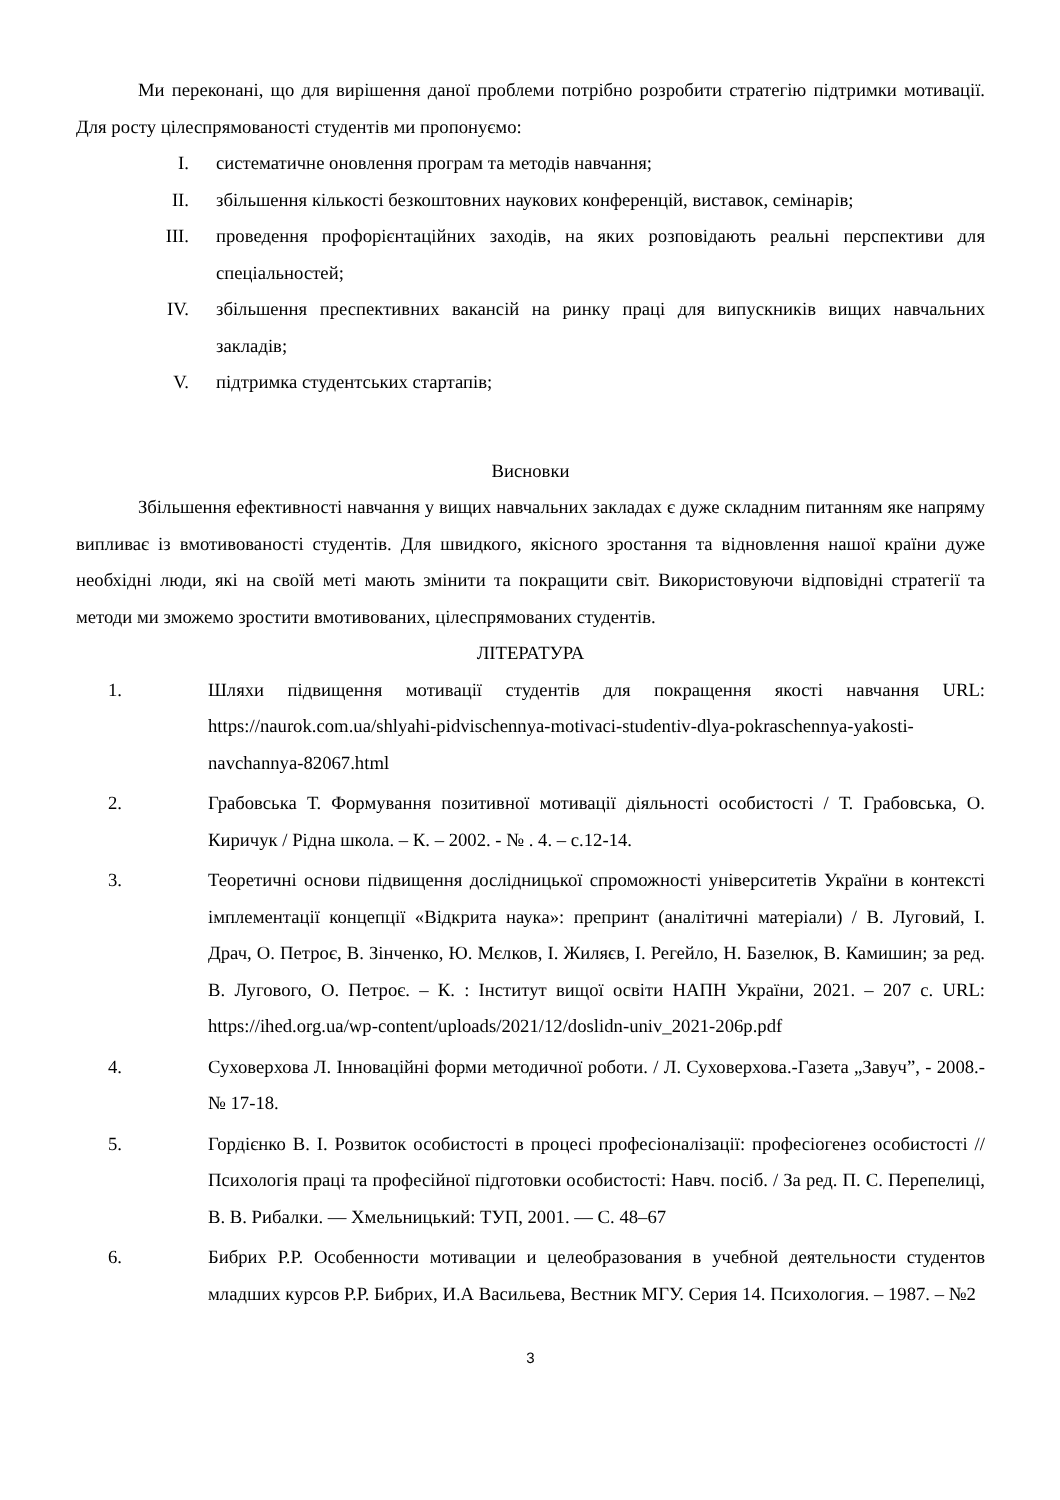Ми переконані, що для вирішення даної проблеми потрібно розробити стратегію підтримки мотивації. Для росту цілеспрямованості студентів ми пропонуємо:
I. систематичне оновлення програм та методів навчання;
II. збільшення кількості безкоштовних наукових конференцій, виставок, семінарів;
III. проведення профорієнтаційних заходів, на яких розповідають реальні перспективи для спеціальностей;
IV. збільшення преспективних вакансій на ринку праці для випускників вищих навчальних закладів;
V. підтримка студентських стартапів;
Висновки
Збільшення ефективності навчання у вищих навчальних закладах є дуже складним питанням яке напряму випливає із вмотивованості студентів. Для швидкого, якісного зростання та відновлення нашої країни дуже необхідні люди, які на своїй меті мають змінити та покращити світ. Використовуючи відповідні стратегії та методи ми зможемо зростити вмотивованих, цілеспрямованих студентів.
ЛІТЕРАТУРА
1. Шляхи підвищення мотивації студентів для покращення якості навчання URL: https://naurok.com.ua/shlyahi-pidvischennya-motivaci-studentiv-dlya-pokraschennya-yakosti-navchannya-82067.html
2. Грабовська Т. Формування позитивної мотивації діяльності особистості / Т. Грабовська, О. Киричук / Рідна школа. – К. – 2002. - № . 4. – с.12-14.
3. Теоретичні основи підвищення дослідницької спроможності університетів України в контексті імплементації концепції «Відкрита наука»: препринт (аналітичні матеріали) / В. Луговий, І. Драч, О. Петроє, В. Зінченко, Ю. Мєлков, І. Жиляєв, І. Регейло, Н. Базелюк, В. Камишин; за ред. В. Лугового, О. Петроє. – К. : Інститут вищої освіти НАПН України, 2021. – 207 с. URL: https://ihed.org.ua/wp-content/uploads/2021/12/doslidn-univ_2021-206p.pdf
4. Суховерхова Л. Інноваційні форми методичної роботи. / Л. Суховерхова.-Газета „Завуч”, - 2008.- № 17-18.
5. Гордієнко В. І. Розвиток особистості в процесі професіоналізації: професіогенез особистості // Психологія праці та професійної підготовки особистості: Навч. посіб. / За ред. П. С. Перепелиці, В. В. Рибалки. — Хмельницький: ТУП, 2001. — С. 48–67
6. Бибрих Р.Р. Особенности мотивации и целеобразования в учебной деятельности студентов младших курсов Р.Р. Бибрих, И.А Васильева, Вестник МГУ. Серия 14. Психология. – 1987. – №2
3